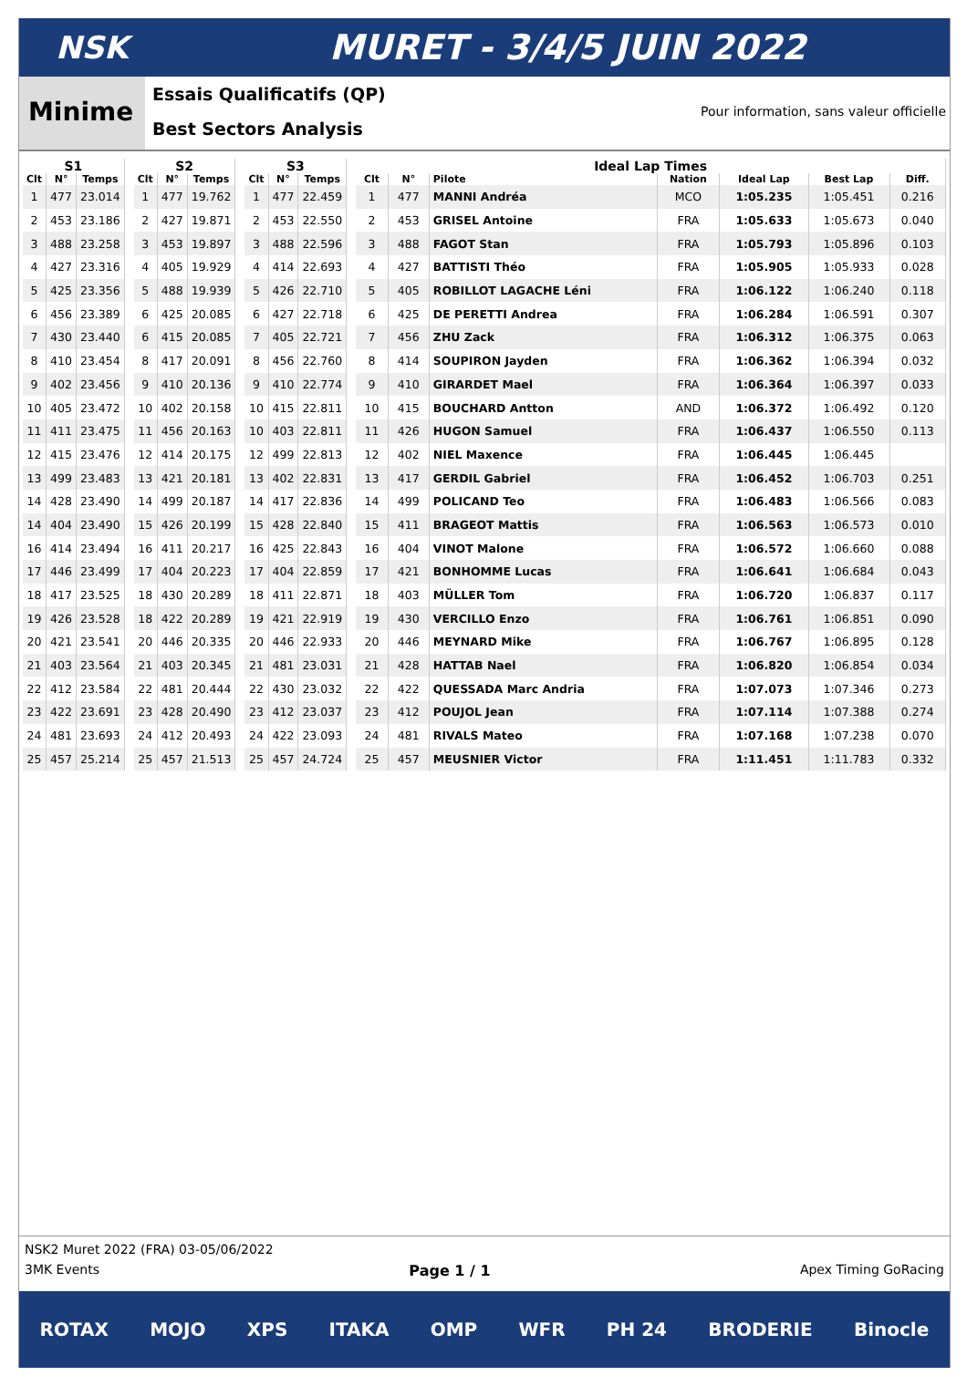NSK MURET - 3/4/5 JUIN 2022
Minime
Essais Qualificatifs (QP)
Best Sectors Analysis
Pour information, sans valeur officielle
| S1 | | |
| --- | --- | --- |
| Clt | N° | Temps |
| 1 | 477 | 23.014 |
| 2 | 453 | 23.186 |
| 3 | 488 | 23.258 |
| 4 | 427 | 23.316 |
| 5 | 425 | 23.356 |
| 6 | 456 | 23.389 |
| 7 | 430 | 23.440 |
| 8 | 410 | 23.454 |
| 9 | 402 | 23.456 |
| 10 | 405 | 23.472 |
| 11 | 411 | 23.475 |
| 12 | 415 | 23.476 |
| 13 | 499 | 23.483 |
| 14 | 428 | 23.490 |
| 14 | 404 | 23.490 |
| 16 | 414 | 23.494 |
| 17 | 446 | 23.499 |
| 18 | 417 | 23.525 |
| 19 | 426 | 23.528 |
| 20 | 421 | 23.541 |
| 21 | 403 | 23.564 |
| 22 | 412 | 23.584 |
| 23 | 422 | 23.691 |
| 24 | 481 | 23.693 |
| 25 | 457 | 25.214 |
| S2 | | |
| --- | --- | --- |
| Clt | N° | Temps |
| 1 | 477 | 19.762 |
| 2 | 427 | 19.871 |
| 3 | 453 | 19.897 |
| 4 | 405 | 19.929 |
| 5 | 488 | 19.939 |
| 6 | 425 | 20.085 |
| 6 | 415 | 20.085 |
| 8 | 417 | 20.091 |
| 9 | 410 | 20.136 |
| 10 | 402 | 20.158 |
| 11 | 456 | 20.163 |
| 12 | 414 | 20.175 |
| 13 | 421 | 20.181 |
| 14 | 499 | 20.187 |
| 15 | 426 | 20.199 |
| 16 | 411 | 20.217 |
| 17 | 404 | 20.223 |
| 18 | 430 | 20.289 |
| 18 | 422 | 20.289 |
| 20 | 446 | 20.335 |
| 21 | 403 | 20.345 |
| 22 | 481 | 20.444 |
| 23 | 428 | 20.490 |
| 24 | 412 | 20.493 |
| 25 | 457 | 21.513 |
| S3 | | |
| --- | --- | --- |
| Clt | N° | Temps |
| 1 | 477 | 22.459 |
| 2 | 453 | 22.550 |
| 3 | 488 | 22.596 |
| 4 | 414 | 22.693 |
| 5 | 426 | 22.710 |
| 6 | 427 | 22.718 |
| 7 | 405 | 22.721 |
| 8 | 456 | 22.760 |
| 9 | 410 | 22.774 |
| 10 | 415 | 22.811 |
| 10 | 403 | 22.811 |
| 12 | 499 | 22.813 |
| 13 | 402 | 22.831 |
| 14 | 417 | 22.836 |
| 15 | 428 | 22.840 |
| 16 | 425 | 22.843 |
| 17 | 404 | 22.859 |
| 18 | 411 | 22.871 |
| 19 | 421 | 22.919 |
| 20 | 446 | 22.933 |
| 21 | 481 | 23.031 |
| 22 | 430 | 23.032 |
| 23 | 412 | 23.037 |
| 24 | 422 | 23.093 |
| 25 | 457 | 24.724 |
| Ideal Lap Times | | | | | | |
| --- | --- | --- | --- | --- | --- | --- |
| Clt | N° | Pilote | Nation | Ideal Lap | Best Lap | Diff. |
| 1 | 477 | MANNI Andréa | MCO | 1:05.235 | 1:05.451 | 0.216 |
| 2 | 453 | GRISEL Antoine | FRA | 1:05.633 | 1:05.673 | 0.040 |
| 3 | 488 | FAGOT Stan | FRA | 1:05.793 | 1:05.896 | 0.103 |
| 4 | 427 | BATTISTI Théo | FRA | 1:05.905 | 1:05.933 | 0.028 |
| 5 | 405 | ROBILLOT LAGACHE Léni | FRA | 1:06.122 | 1:06.240 | 0.118 |
| 6 | 425 | DE PERETTI Andrea | FRA | 1:06.284 | 1:06.591 | 0.307 |
| 7 | 456 | ZHU Zack | FRA | 1:06.312 | 1:06.375 | 0.063 |
| 8 | 414 | SOUPIRON Jayden | FRA | 1:06.362 | 1:06.394 | 0.032 |
| 9 | 410 | GIRARDET Mael | FRA | 1:06.364 | 1:06.397 | 0.033 |
| 10 | 415 | BOUCHARD Antton | AND | 1:06.372 | 1:06.492 | 0.120 |
| 11 | 426 | HUGON Samuel | FRA | 1:06.437 | 1:06.550 | 0.113 |
| 12 | 402 | NIEL Maxence | FRA | 1:06.445 | 1:06.445 | |
| 13 | 417 | GERDIL Gabriel | FRA | 1:06.452 | 1:06.703 | 0.251 |
| 14 | 499 | POLICAND Teo | FRA | 1:06.483 | 1:06.566 | 0.083 |
| 15 | 411 | BRAGEOT Mattis | FRA | 1:06.563 | 1:06.573 | 0.010 |
| 16 | 404 | VINOT Malone | FRA | 1:06.572 | 1:06.660 | 0.088 |
| 17 | 421 | BONHOMME Lucas | FRA | 1:06.641 | 1:06.684 | 0.043 |
| 18 | 403 | MÜLLER Tom | FRA | 1:06.720 | 1:06.837 | 0.117 |
| 19 | 430 | VERCILLO Enzo | FRA | 1:06.761 | 1:06.851 | 0.090 |
| 20 | 446 | MEYNARD Mike | FRA | 1:06.767 | 1:06.895 | 0.128 |
| 21 | 428 | HATTAB Nael | FRA | 1:06.820 | 1:06.854 | 0.034 |
| 22 | 422 | QUESSADA Marc Andria | FRA | 1:07.073 | 1:07.346 | 0.273 |
| 23 | 412 | POUJOL Jean | FRA | 1:07.114 | 1:07.388 | 0.274 |
| 24 | 481 | RIVALS Mateo | FRA | 1:07.168 | 1:07.238 | 0.070 |
| 25 | 457 | MEUSNIER Victor | FRA | 1:11.451 | 1:11.783 | 0.332 |
NSK2 Muret 2022 (FRA) 03-05/06/2022
3MK Events Page 1 / 1 Apex Timing GoRacing
ROTAX MOJO XPS ITAKA OMP WFR PH 24 BRODERIE Binocle